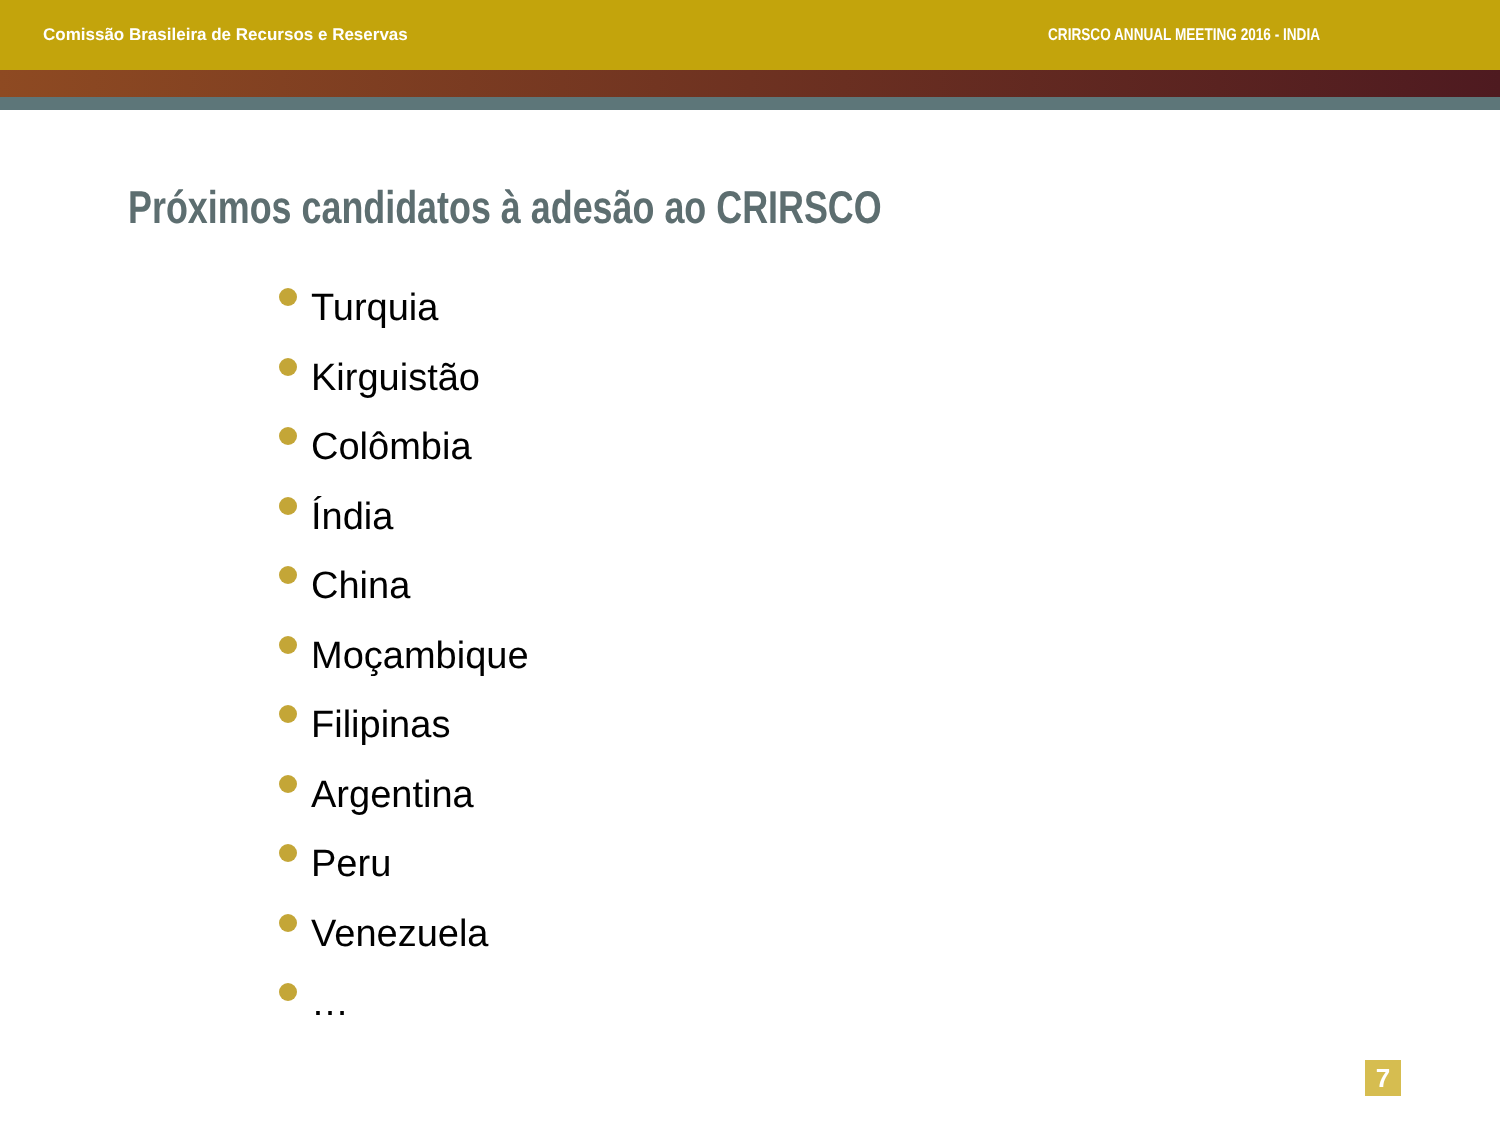Comissão Brasileira de Recursos e Reservas
CRIRSCO ANNUAL MEETING 2016 - INDIA
Próximos candidatos à adesão ao CRIRSCO
Turquia
Kirguistão
Colômbia
Índia
China
Moçambique
Filipinas
Argentina
Peru
Venezuela
…
7